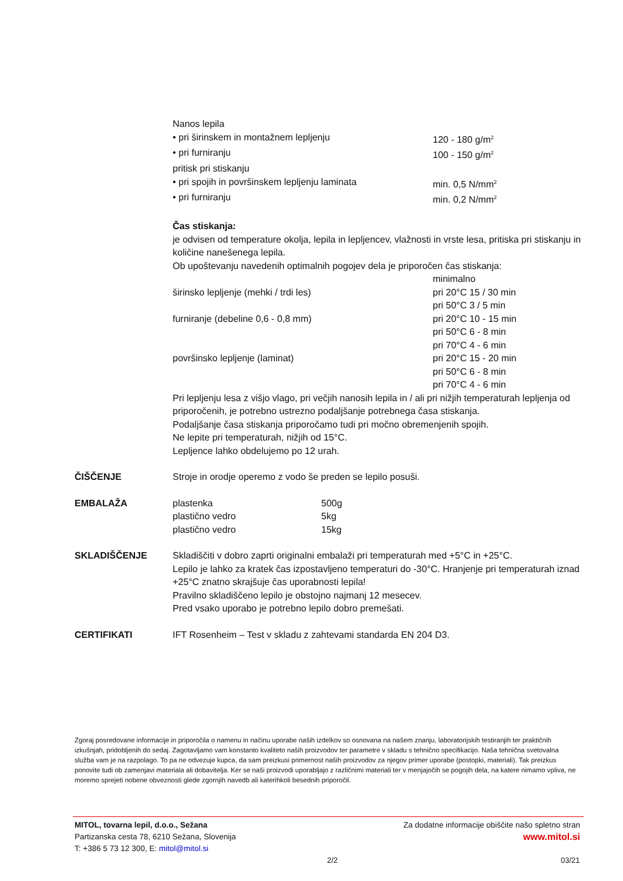| | Nanos lepila | |
| | • pri širinskem in montažnem lepljenju | 120 - 180 g/m<sup>2</sup> |
| | • pri furniranju | 100 - 150 g/m<sup>2</sup> |
| | pritisk pri stiskanju | |
| | • pri spojih in površinskem lepljenju laminata | min. 0,5 N/mm<sup>2</sup> |
| | • pri furniranju | min. 0,2 N/mm<sup>2</sup> |
| | Čas stiskanja: | |
| | je odvisen od temperature okolja, lepila in lepljencev, vlažnosti in vrste lesa, pritiska pri stiskanju in količine nanešenega lepila. Ob upoštevanju navedenih optimalnih pogojev dela je priporočen čas stiskanja: | |
| | | minimalno |
| | širinsko lepljenje (mehki / trdi les) | pri 20°C 15 / 30 min |
| | | pri 50°C 3 / 5 min |
| | furniranje (debeline 0,6 - 0,8 mm) | pri 20°C 10 - 15 min |
| | | pri 50°C 6 - 8 min |
| | | pri 70°C 4 - 6 min |
| | površinsko lepljenje (laminat) | pri 20°C 15 - 20 min |
| | | pri 50°C 6 - 8 min |
| | | pri 70°C 4 - 6 min |
| | Pri lepljenju lesa z višjo vlago, pri večjih nanosih lepila in / ali pri nižjih temperaturah lepljenja od priporočenih, je potrebno ustrezno podaljšanje potrebnega časa stiskanja. Podaljšanje časa stiskanja priporočamo tudi pri močno obremenjenih spojih. Ne lepite pri temperaturah, nižjih od 15°C. Lepljence lahko obdelujemo po 12 urah. | |
| ČIŠČENJE | Stroje in orodje operemo z vodo še preden se lepilo posuši. | |
| EMBALAŽA | / plastenka / 500g / / plastično vedro / 5kg / / plastično vedro / 15kg / | |
| SKLADIŠČENJE | Skladiščiti v dobro zaprti originalni embalaži pri temperaturah med +5°C in +25°C. Lepilo je lahko za kratek čas izpostavljeno temperaturi do -30°C. Hranjenje pri temperaturah iznad +25°C znatno skrajšuje čas uporabnosti lepila! Pravilno skladiščeno lepilo je obstojno najmanj 12 mesecev. Pred vsako uporabo je potrebno lepilo dobro premešati. | |
| CERTIFIKATI | IFT Rosenheim – Test v skladu z zahtevami standarda EN 204 D3. | |
Zgoraj posredovane informacije in priporočila o namenu in načinu uporabe naših izdelkov so osnovana na našem znanju, laboratorijskih testiranjih ter praktičnih izkušnjah, pridobljenih do sedaj. Zagotavljamo vam konstanto kvaliteto naših proizvodov ter parametre v skladu s tehnično specifikacijo. Naša tehnična svetovalna služba vam je na razpolago. To pa ne odvezuje kupca, da sam preizkusi primernost naših proizvodov za njegov primer uporabe (postopki, materiali). Tak preizkus ponovite tudi ob zamenjavi materiala ali dobavitelja. Ker se naši proizvodi uporabljajo z različnimi materiali ter v menjajočih se pogojih dela, na katere nimamo vpliva, ne moremo sprejeti nobene obveznosti glede zgornjih navedb ali katerihkoli besednih priporočil.
MITOL, tovarna lepil, d.o.o., Sežana
Partizanska cesta 78, 6210 Sežana, Slovenija
T: +386 5 73 12 300, E: mitol@mitol.si
Za dodatne informacije obiščite našo spletno stran
www.mitol.si
2/2 03/21